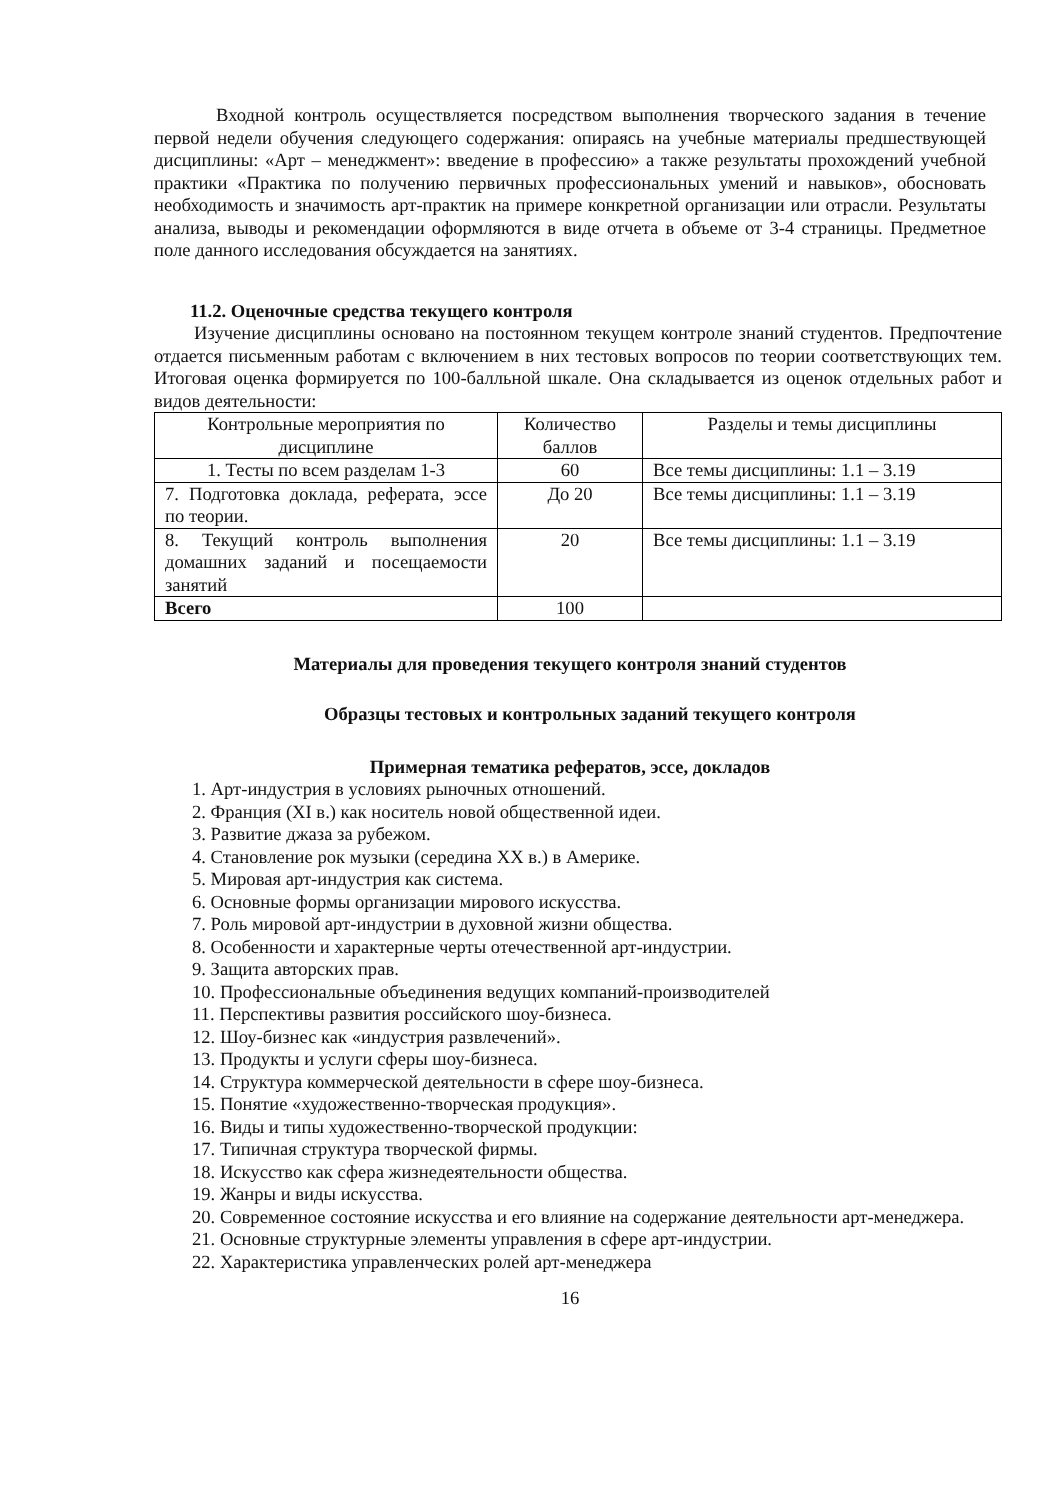Входной контроль осуществляется посредством выполнения творческого задания в течение первой недели обучения следующего содержания: опираясь на учебные материалы предшествующей дисциплины: «Арт – менеджмент»: введение в профессию» а также результаты прохождений учебной практики «Практика по получению первичных профессиональных умений и навыков», обосновать необходимость и значимость арт-практик на примере конкретной организации или отрасли. Результаты анализа, выводы и рекомендации оформляются в виде отчета в объеме от 3-4 страницы. Предметное поле данного исследования обсуждается на занятиях.
11.2. Оценочные средства текущего контроля
Изучение дисциплины основано на постоянном текущем контроле знаний студентов. Предпочтение отдается письменным работам с включением в них тестовых вопросов по теории соответствующих тем. Итоговая оценка формируется по 100-балльной шкале. Она складывается из оценок отдельных работ и видов деятельности:
| Контрольные мероприятия по дисциплине | Количество баллов | Разделы и темы дисциплины |
| --- | --- | --- |
| 1. Тесты по всем разделам 1-3 | 60 | Все темы дисциплины: 1.1 – 3.19 |
| 7. Подготовка доклада, реферата, эссе по теории. | До 20 | Все темы дисциплины: 1.1 – 3.19 |
| 8. Текущий контроль выполнения домашних заданий и посещаемости занятий | 20 | Все темы дисциплины: 1.1 – 3.19 |
| Всего | 100 | |
Материалы для проведения текущего контроля знаний студентов
Образцы тестовых и контрольных заданий текущего контроля
Примерная тематика рефератов, эссе, докладов
1. Арт-индустрия в условиях рыночных отношений.
2. Франция (XI в.) как носитель новой общественной идеи.
3. Развитие джаза за рубежом.
4. Становление рок музыки (середина XX в.) в Америке.
5. Мировая арт-индустрия как система.
6. Основные формы организации мирового искусства.
7. Роль мировой арт-индустрии в духовной жизни общества.
8. Особенности и характерные черты отечественной арт-индустрии.
9. Защита авторских прав.
10. Профессиональные объединения ведущих компаний-производителей
11. Перспективы развития российского шоу-бизнеса.
12. Шоу-бизнес как «индустрия развлечений».
13. Продукты и услуги сферы шоу-бизнеса.
14. Структура коммерческой деятельности в сфере шоу-бизнеса.
15. Понятие «художественно-творческая продукция».
16. Виды и типы художественно-творческой продукции:
17. Типичная структура творческой фирмы.
18. Искусство как сфера жизнедеятельности общества.
19. Жанры и виды искусства.
20. Современное состояние искусства и его влияние на содержание деятельности арт-менеджера.
21. Основные структурные элементы управления в сфере арт-индустрии.
22. Характеристика управленческих ролей арт-менеджера
16